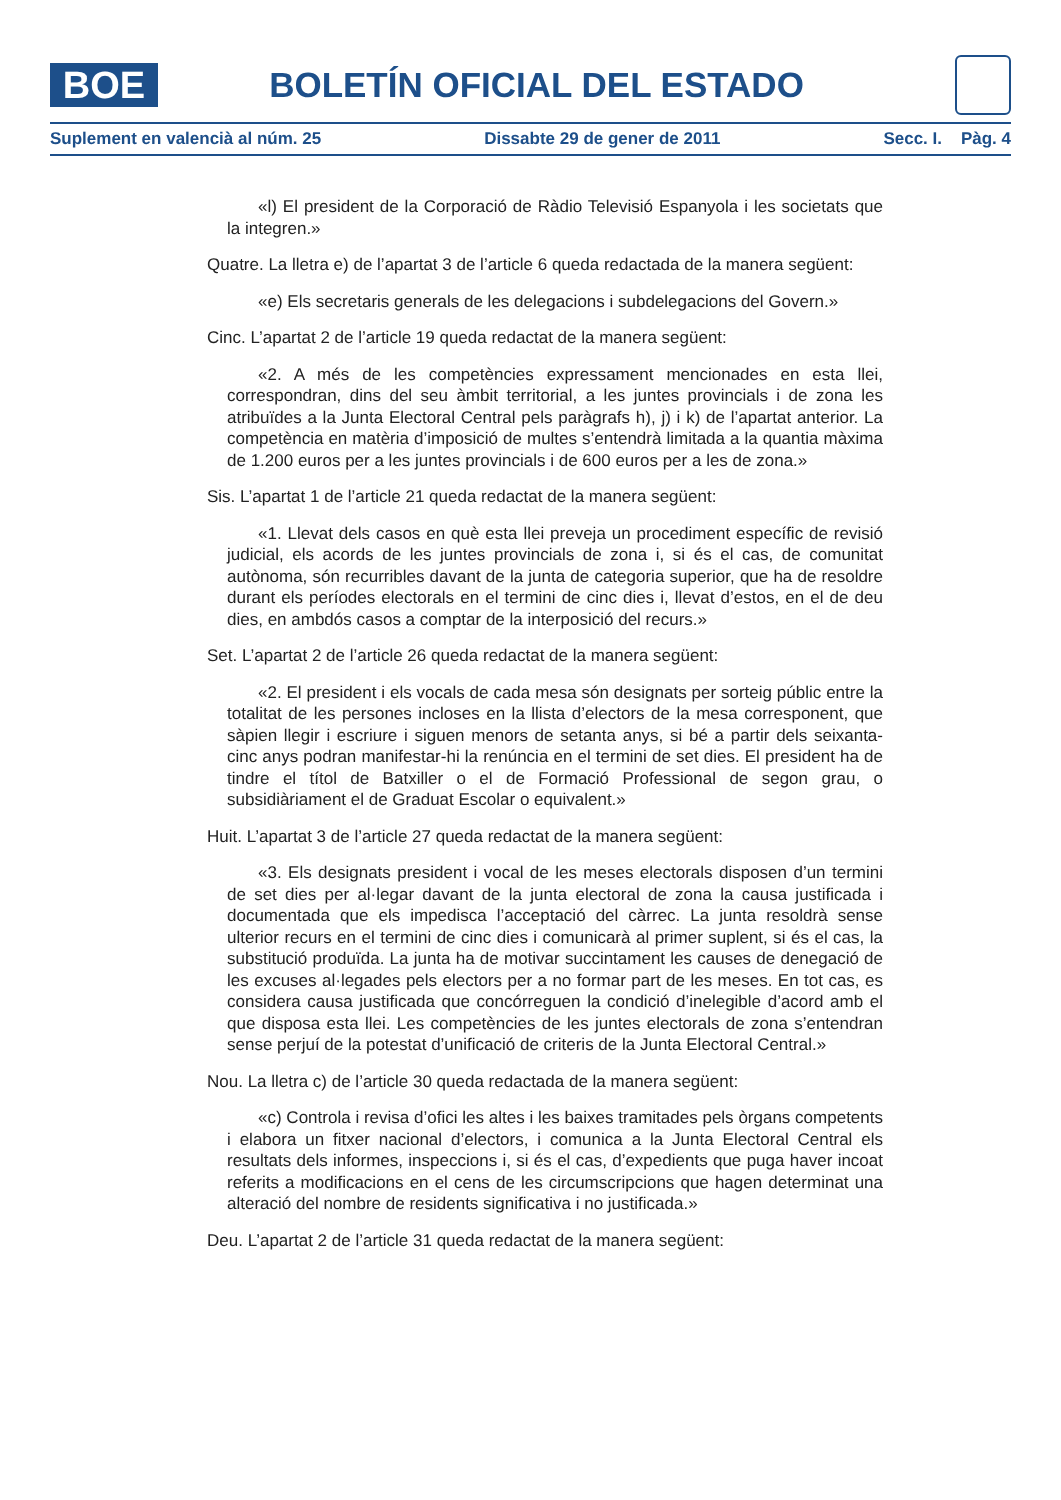BOE
BOLETÍN OFICIAL DEL ESTADO
Suplement en valencià al núm. 25 Dissabte 29 de gener de 2011 Secc. I. Pàg. 4
«l) El president de la Corporació de Ràdio Televisió Espanyola i les societats que la integren.»
Quatre. La lletra e) de l’apartat 3 de l’article 6 queda redactada de la manera següent:
«e) Els secretaris generals de les delegacions i subdelegacions del Govern.»
Cinc. L’apartat 2 de l’article 19 queda redactat de la manera següent:
«2. A més de les competències expressament mencionades en esta llei, correspondran, dins del seu àmbit territorial, a les juntes provincials i de zona les atribuïdes a la Junta Electoral Central pels paràgrafs h), j) i k) de l’apartat anterior. La competència en matèria d’imposició de multes s’entendrà limitada a la quantia màxima de 1.200 euros per a les juntes provincials i de 600 euros per a les de zona.»
Sis. L’apartat 1 de l’article 21 queda redactat de la manera següent:
«1. Llevat dels casos en què esta llei preveja un procediment específic de revisió judicial, els acords de les juntes provincials de zona i, si és el cas, de comunitat autònoma, són recurribles davant de la junta de categoria superior, que ha de resoldre durant els períodes electorals en el termini de cinc dies i, llevat d’estos, en el de deu dies, en ambdós casos a comptar de la interposició del recurs.»
Set. L’apartat 2 de l’article 26 queda redactat de la manera següent:
«2. El president i els vocals de cada mesa són designats per sorteig públic entre la totalitat de les persones incloses en la llista d’electors de la mesa corresponent, que sàpien llegir i escriure i siguen menors de setanta anys, si bé a partir dels seixanta-cinc anys podran manifestar-hi la renúncia en el termini de set dies. El president ha de tindre el títol de Batxiller o el de Formació Professional de segon grau, o subsidiàriament el de Graduat Escolar o equivalent.»
Huit. L’apartat 3 de l’article 27 queda redactat de la manera següent:
«3. Els designats president i vocal de les meses electorals disposen d’un termini de set dies per al·legar davant de la junta electoral de zona la causa justificada i documentada que els impedisca l’acceptació del càrrec. La junta resoldrà sense ulterior recurs en el termini de cinc dies i comunicarà al primer suplent, si és el cas, la substitució produïda. La junta ha de motivar succintament les causes de denegació de les excuses al·legades pels electors per a no formar part de les meses. En tot cas, es considera causa justificada que concórreguen la condició d’inelegible d’acord amb el que disposa esta llei. Les competències de les juntes electorals de zona s’entendran sense perjuí de la potestat d’unificació de criteris de la Junta Electoral Central.»
Nou. La lletra c) de l’article 30 queda redactada de la manera següent:
«c) Controla i revisa d’ofici les altes i les baixes tramitades pels òrgans competents i elabora un fitxer nacional d’electors, i comunica a la Junta Electoral Central els resultats dels informes, inspeccions i, si és el cas, d’expedients que puga haver incoat referits a modificacions en el cens de les circumscripcions que hagen determinat una alteració del nombre de residents significativa i no justificada.»
Deu. L’apartat 2 de l’article 31 queda redactat de la manera següent: